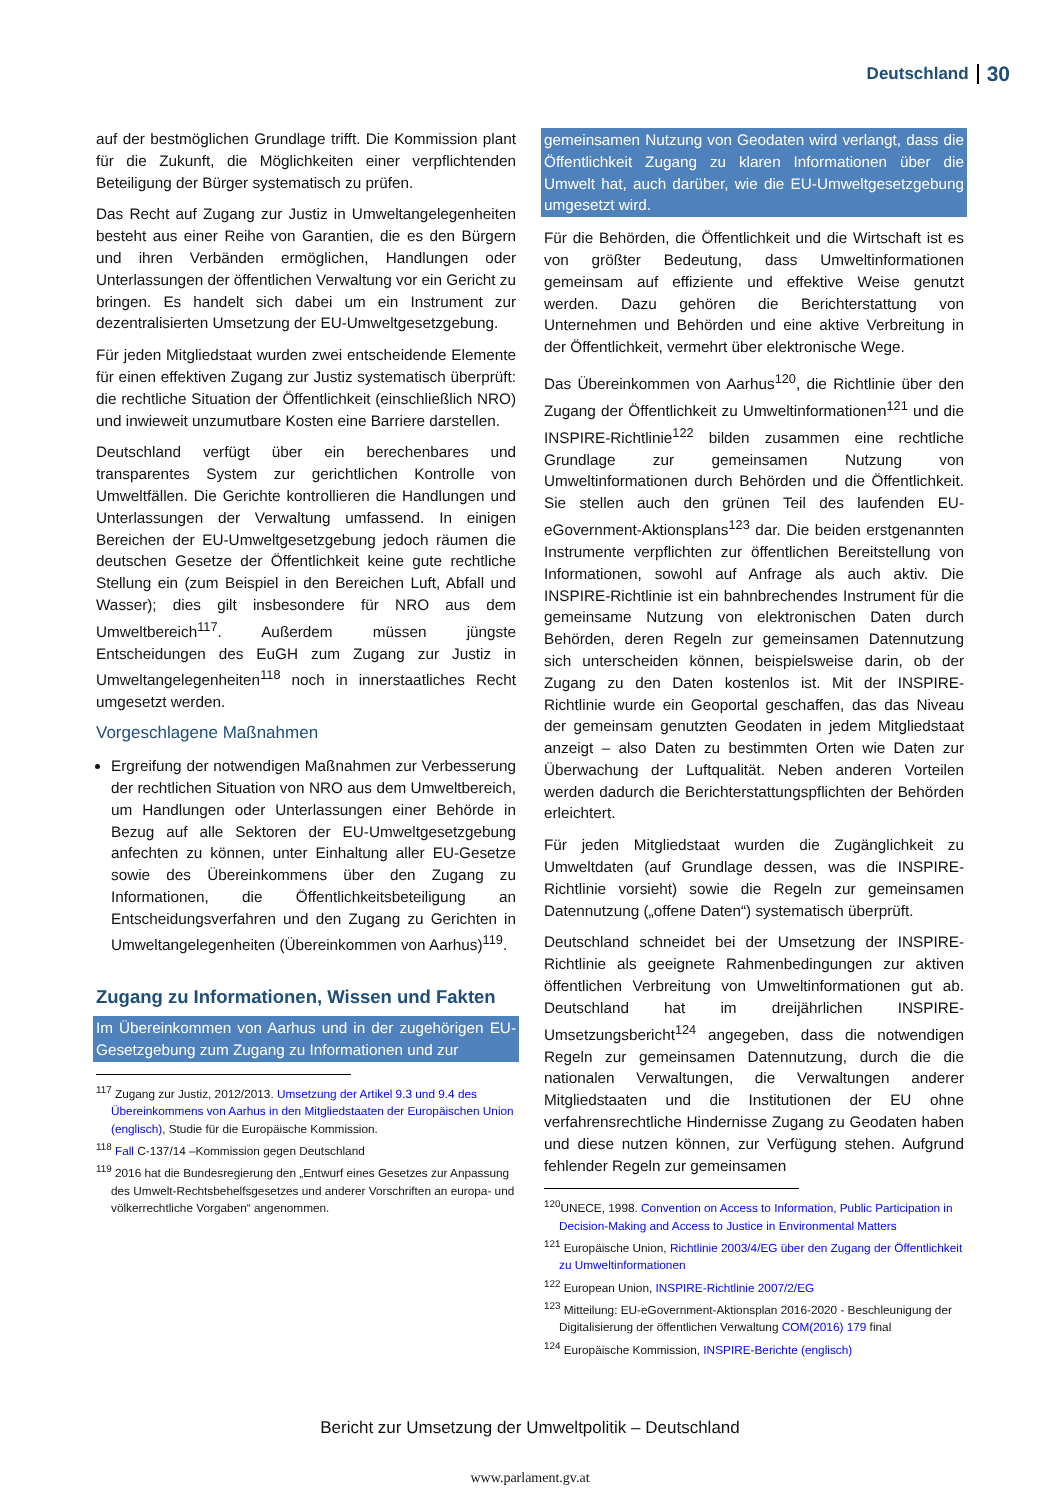Deutschland 30
auf der bestmöglichen Grundlage trifft. Die Kommission plant für die Zukunft, die Möglichkeiten einer verpflichtenden Beteiligung der Bürger systematisch zu prüfen.
Das Recht auf Zugang zur Justiz in Umweltangelegenheiten besteht aus einer Reihe von Garantien, die es den Bürgern und ihren Verbänden ermöglichen, Handlungen oder Unterlassungen der öffentlichen Verwaltung vor ein Gericht zu bringen. Es handelt sich dabei um ein Instrument zur dezentralisierten Umsetzung der EU-Umweltgesetzgebung.
Für jeden Mitgliedstaat wurden zwei entscheidende Elemente für einen effektiven Zugang zur Justiz systematisch überprüft: die rechtliche Situation der Öffentlichkeit (einschließlich NRO) und inwieweit unzumutbare Kosten eine Barriere darstellen.
Deutschland verfügt über ein berechenbares und transparentes System zur gerichtlichen Kontrolle von Umweltfällen. Die Gerichte kontrollieren die Handlungen und Unterlassungen der Verwaltung umfassend. In einigen Bereichen der EU-Umweltgesetzgebung jedoch räumen die deutschen Gesetze der Öffentlichkeit keine gute rechtliche Stellung ein (zum Beispiel in den Bereichen Luft, Abfall und Wasser); dies gilt insbesondere für NRO aus dem Umweltbereich<sup>117</sup>. Außerdem müssen jüngste Entscheidungen des EuGH zum Zugang zur Justiz in Umweltangelegenheiten<sup>118</sup> noch in innerstaatliches Recht umgesetzt werden.
Vorgeschlagene Maßnahmen
Ergreifung der notwendigen Maßnahmen zur Verbesserung der rechtlichen Situation von NRO aus dem Umweltbereich, um Handlungen oder Unterlassungen einer Behörde in Bezug auf alle Sektoren der EU-Umweltgesetzgebung anfechten zu können, unter Einhaltung aller EU-Gesetze sowie des Übereinkommens über den Zugang zu Informationen, die Öffentlichkeitsbeteiligung an Entscheidungsverfahren und den Zugang zu Gerichten in Umweltangelegenheiten (Übereinkommen von Aarhus)<sup>119</sup>.
Zugang zu Informationen, Wissen und Fakten
Im Übereinkommen von Aarhus und in der zugehörigen EU-Gesetzgebung zum Zugang zu Informationen und zur
<sup>117</sup> Zugang zur Justiz, 2012/2013. Umsetzung der Artikel 9.3 und 9.4 des Übereinkommens von Aarhus in den Mitgliedstaaten der Europäischen Union (englisch), Studie für die Europäische Kommission.
<sup>118</sup> Fall C-137/14 –Kommission gegen Deutschland
<sup>119</sup> 2016 hat die Bundesregierung den „Entwurf eines Gesetzes zur Anpassung des Umwelt-Rechtsbehelfsgesetzes und anderer Vorschriften an europa- und völkerrechtliche Vorgaben“ angenommen.
gemeinsamen Nutzung von Geodaten wird verlangt, dass die Öffentlichkeit Zugang zu klaren Informationen über die Umwelt hat, auch darüber, wie die EU-Umweltgesetzgebung umgesetzt wird.
Für die Behörden, die Öffentlichkeit und die Wirtschaft ist es von größter Bedeutung, dass Umweltinformationen gemeinsam auf effiziente und effektive Weise genutzt werden. Dazu gehören die Berichterstattung von Unternehmen und Behörden und eine aktive Verbreitung in der Öffentlichkeit, vermehrt über elektronische Wege.
Das Übereinkommen von Aarhus<sup>120</sup>, die Richtlinie über den Zugang der Öffentlichkeit zu Umweltinformationen<sup>121</sup> und die INSPIRE-Richtlinie<sup>122</sup> bilden zusammen eine rechtliche Grundlage zur gemeinsamen Nutzung von Umweltinformationen durch Behörden und die Öffentlichkeit. Sie stellen auch den grünen Teil des laufenden EU-eGovernment-Aktionsplans<sup>123</sup> dar. Die beiden erstgenannten Instrumente verpflichten zur öffentlichen Bereitstellung von Informationen, sowohl auf Anfrage als auch aktiv. Die INSPIRE-Richtlinie ist ein bahnbrechendes Instrument für die gemeinsame Nutzung von elektronischen Daten durch Behörden, deren Regeln zur gemeinsamen Datennutzung sich unterscheiden können, beispielsweise darin, ob der Zugang zu den Daten kostenlos ist. Mit der INSPIRE-Richtlinie wurde ein Geoportal geschaffen, das das Niveau der gemeinsam genutzten Geodaten in jedem Mitgliedstaat anzeigt – also Daten zu bestimmten Orten wie Daten zur Überwachung der Luftqualität. Neben anderen Vorteilen werden dadurch die Berichterstattungspflichten der Behörden erleichtert.
Für jeden Mitgliedstaat wurden die Zugänglichkeit zu Umweltdaten (auf Grundlage dessen, was die INSPIRE-Richtlinie vorsieht) sowie die Regeln zur gemeinsamen Datennutzung („offene Daten“) systematisch überprüft.
Deutschland schneidet bei der Umsetzung der INSPIRE-Richtlinie als geeignete Rahmenbedingungen zur aktiven öffentlichen Verbreitung von Umweltinformationen gut ab. Deutschland hat im dreijährlichen INSPIRE-Umsetzungsbericht<sup>124</sup> angegeben, dass die notwendigen Regeln zur gemeinsamen Datennutzung, durch die die nationalen Verwaltungen, die Verwaltungen anderer Mitgliedstaaten und die Institutionen der EU ohne verfahrensrechtliche Hindernisse Zugang zu Geodaten haben und diese nutzen können, zur Verfügung stehen. Aufgrund fehlender Regeln zur gemeinsamen
<sup>120</sup>UNECE, 1998. Convention on Access to Information, Public Participation in Decision-Making and Access to Justice in Environmental Matters
<sup>121</sup> Europäische Union, Richtlinie 2003/4/EG über den Zugang der Öffentlichkeit zu Umweltinformationen
<sup>122</sup> European Union, INSPIRE-Richtlinie 2007/2/EG
<sup>123</sup> Mitteilung: EU-eGovernment-Aktionsplan 2016-2020 - Beschleunigung der Digitalisierung der öffentlichen Verwaltung COM(2016) 179 final
<sup>124</sup> Europäische Kommission, INSPIRE-Berichte (englisch)
Bericht zur Umsetzung der Umweltpolitik – Deutschland
www.parlament.gv.at